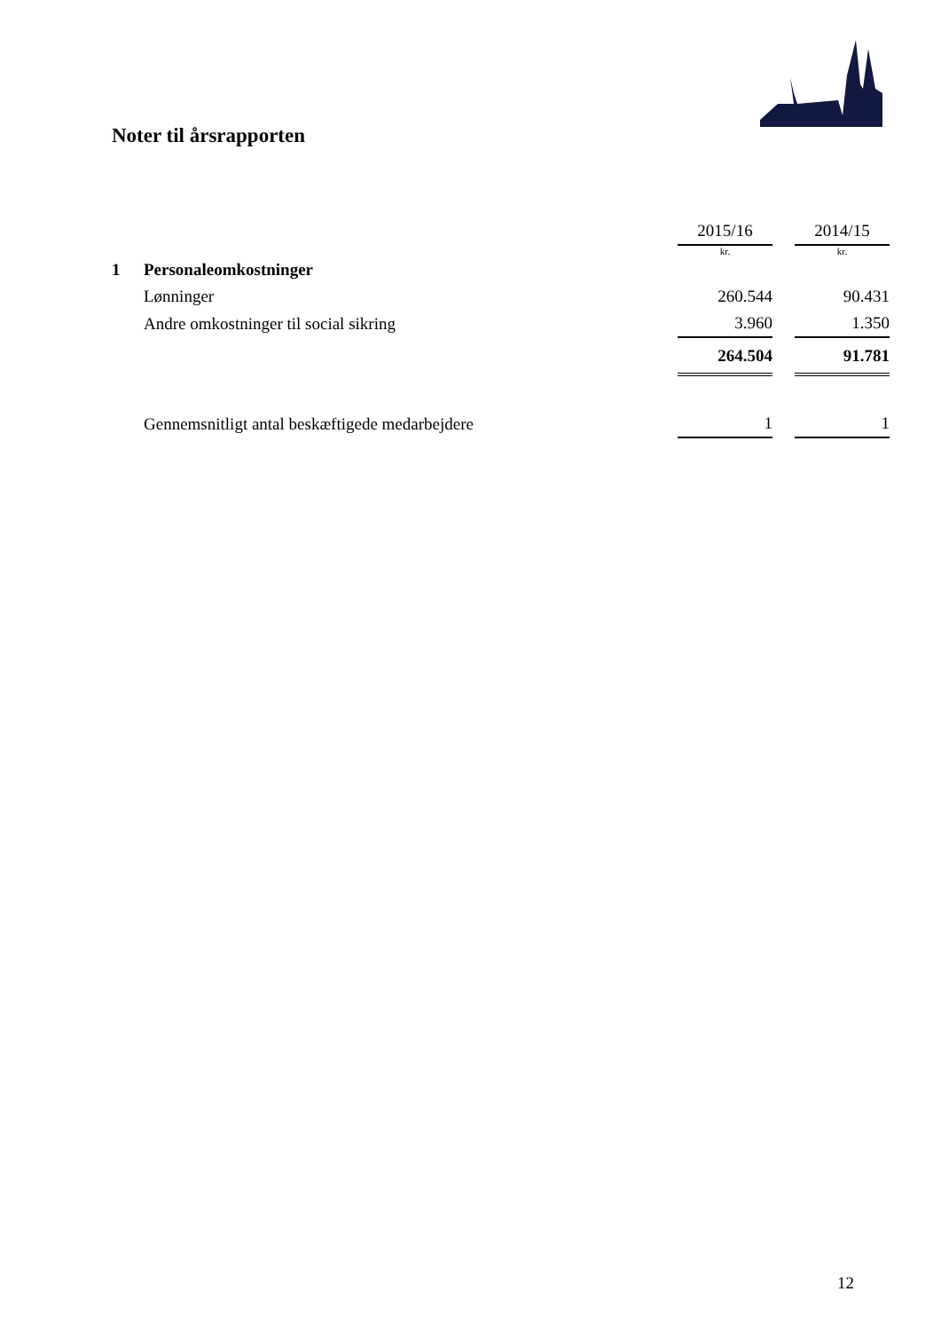Noter til årsrapporten
| | | 2015/16 | | 2014/15 |
| | | kr. | | kr. |
| 1 | Personaleomkostninger | | | |
| | Lønninger | 260.544 | | 90.431 |
| | Andre omkostninger til social sikring | 3.960 | | 1.350 |
| | | 264.504 | | 91.781 |
| | Gennemsnitligt antal beskæftigede medarbejdere | 1 | | 1 |
12